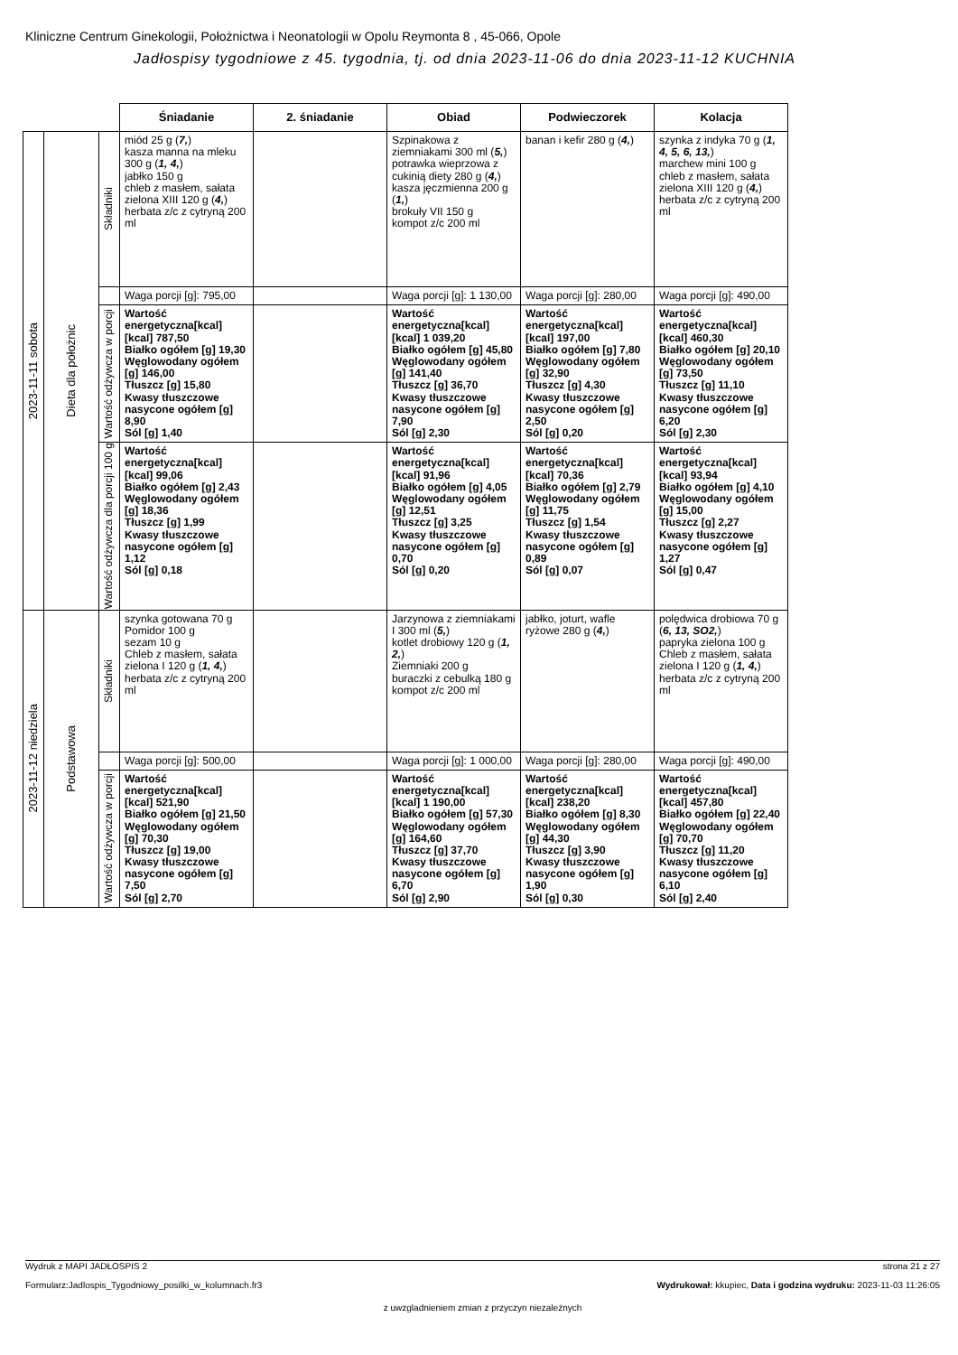Kliniczne Centrum Ginekologii, Położnictwa i Neonatologii w Opolu Reymonta 8 , 45-066, Opole
Jadłospisy tygodniowe z 45. tygodnia, tj. od dnia 2023-11-06 do dnia 2023-11-12 KUCHNIA
| | | | Śniadanie | 2. śniadanie | Obiad | Podwieczorek | Kolacja |
| --- | --- | --- | --- | --- | --- | --- | --- |
| 2023-11-11 sobota | Dieta dla położnic | Składniki | miód 25 g ( 7, ) kasza manna na mleku 300 g ( 1, 4, ) jabłko 150 g chleb z masłem, sałata zielona XIII 120 g ( 4, ) herbata z/c z cytryną 200 ml | | Szpinakowa z ziemniakami 300 ml ( 5, ) potrawka wieprzowa z cukinią diety 280 g ( 4, ) kasza jęczmienna 200 g ( 1, ) brokuły VII 150 g kompot z/c 200 ml | banan i kefir 280 g ( 4, ) | szynka z indyka 70 g ( 1, 4, 5, 6, 13, ) marchew mini 100 g chleb z masłem, sałata zielona XIII 120 g ( 4, ) herbata z/c z cytryną 200 ml |
| | | | Waga porcji [g]: 795,00 | | Waga porcji [g]: 1 130,00 | Waga porcji [g]: 280,00 | Waga porcji [g]: 490,00 |
| | | Wartość odżywcza w porcji | Wartość energetyczna[kcal] [kcal] 787,50 Białko ogółem [g] 19,30 Węglowodany ogółem [g] 146,00 Tłuszcz [g] 15,80 Kwasy tłuszczowe nasycone ogółem [g] 8,90 Sól [g] 1,40 | | Wartość energetyczna[kcal] [kcal] 1 039,20 Białko ogółem [g] 45,80 Węglowodany ogółem [g] 141,40 Tłuszcz [g] 36,70 Kwasy tłuszczowe nasycone ogółem [g] 7,90 Sól [g] 2,30 | Wartość energetyczna[kcal] [kcal] 197,00 Białko ogółem [g] 7,80 Węglowodany ogółem [g] 32,90 Tłuszcz [g] 4,30 Kwasy tłuszczowe nasycone ogółem [g] 2,50 Sól [g] 0,20 | Wartość energetyczna[kcal] [kcal] 460,30 Białko ogółem [g] 20,10 Węglowodany ogółem [g] 73,50 Tłuszcz [g] 11,10 Kwasy tłuszczowe nasycone ogółem [g] 6,20 Sól [g] 2,30 |
| | | Wartość odżywcza dla porcji 100 g | Wartość energetyczna[kcal] [kcal] 99,06 Białko ogółem [g] 2,43 Węglowodany ogółem [g] 18,36 Tłuszcz [g] 1,99 Kwasy tłuszczowe nasycone ogółem [g] 1,12 Sól [g] 0,18 | | Wartość energetyczna[kcal] [kcal] 91,96 Białko ogółem [g] 4,05 Węglowodany ogółem [g] 12,51 Tłuszcz [g] 3,25 Kwasy tłuszczowe nasycone ogółem [g] 0,70 Sól [g] 0,20 | Wartość energetyczna[kcal] [kcal] 70,36 Białko ogółem [g] 2,79 Węglowodany ogółem [g] 11,75 Tłuszcz [g] 1,54 Kwasy tłuszczowe nasycone ogółem [g] 0,89 Sól [g] 0,07 | Wartość energetyczna[kcal] [kcal] 93,94 Białko ogółem [g] 4,10 Węglowodany ogółem [g] 15,00 Tłuszcz [g] 2,27 Kwasy tłuszczowe nasycone ogółem [g] 1,27 Sól [g] 0,47 |
| 2023-11-12 niedziela | Podstawowa | Składniki | szynka gotowana 70 g Pomidor 100 g sezam 10 g Chleb z masłem, sałata zielona I 120 g ( 1, 4, ) herbata z/c z cytryną 200 ml | | Jarzynowa z ziemniakami I 300 ml ( 5, ) kotlet drobiowy 120 g ( 1, 2, ) Ziemniaki 200 g buraczki z cebulką 180 g kompot z/c 200 ml | jabłko, joturt, wafle ryżowe 280 g ( 4, ) | polędwica drobiowa 70 g ( 6, 13, SO2, ) papryka zielona 100 g Chleb z masłem, sałata zielona I 120 g ( 1, 4, ) herbata z/c z cytryną 200 ml |
| | | | Waga porcji [g]: 500,00 | | Waga porcji [g]: 1 000,00 | Waga porcji [g]: 280,00 | Waga porcji [g]: 490,00 |
| | | Wartość odżywcza w porcji | Wartość energetyczna[kcal] [kcal] 521,90 Białko ogółem [g] 21,50 Węglowodany ogółem [g] 70,30 Tłuszcz [g] 19,00 Kwasy tłuszczowe nasycone ogółem [g] 7,50 Sól [g] 2,70 | | Wartość energetyczna[kcal] [kcal] 1 190,00 Białko ogółem [g] 57,30 Węglowodany ogółem [g] 164,60 Tłuszcz [g] 37,70 Kwasy tłuszczowe nasycone ogółem [g] 6,70 Sól [g] 2,90 | Wartość energetyczna[kcal] [kcal] 238,20 Białko ogółem [g] 8,30 Węglowodany ogółem [g] 44,30 Tłuszcz [g] 3,90 Kwasy tłuszczowe nasycone ogółem [g] 1,90 Sól [g] 0,30 | Wartość energetyczna[kcal] [kcal] 457,80 Białko ogółem [g] 22,40 Węglowodany ogółem [g] 70,70 Tłuszcz [g] 11,20 Kwasy tłuszczowe nasycone ogółem [g] 6,10 Sól [g] 2,40 |
Wydruk z MAPI JADŁOSPIS 2 strona 21 z 27
Formularz:Jadlospis_Tygodniowy_posilki_w_kolumnach.fr3 Wydrukował: kkupiec, Data i godzina wydruku: 2023-11-03 11:26:05
z uwzgladnieniem zmian z przyczyn niezależnych